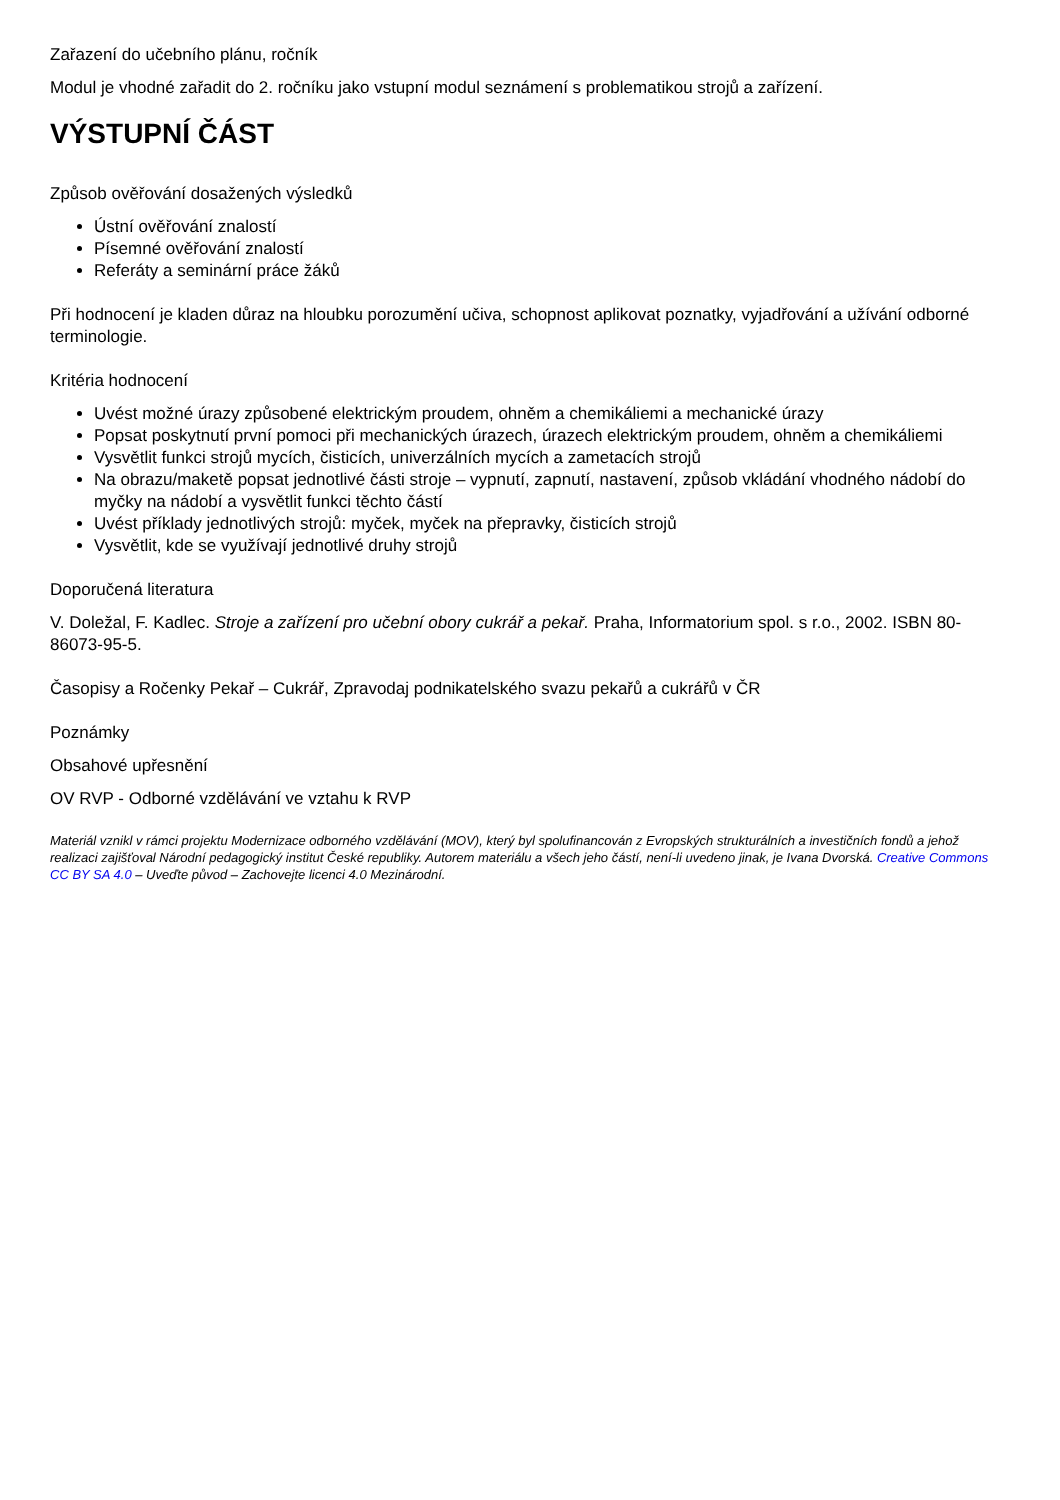Zařazení do učebního plánu, ročník
Modul je vhodné zařadit do 2. ročníku jako vstupní modul seznámení s problematikou strojů a zařízení.
VÝSTUPNÍ ČÁST
Způsob ověřování dosažených výsledků
Ústní ověřování znalostí
Písemné ověřování znalostí
Referáty a seminární práce žáků
Při hodnocení je kladen důraz na hloubku porozumění učiva, schopnost aplikovat poznatky, vyjadřování a užívání odborné terminologie.
Kritéria hodnocení
Uvést možné úrazy způsobené elektrickým proudem, ohněm a chemikáliemi a mechanické úrazy
Popsat poskytnutí první pomoci při mechanických úrazech, úrazech elektrickým proudem, ohněm a chemikáliemi
Vysvětlit funkci strojů mycích, čisticích, univerzálních mycích a zametacích strojů
Na obrazu/maketě popsat jednotlivé části stroje – vypnutí, zapnutí, nastavení, způsob vkládání vhodného nádobí do myčky na nádobí a vysvětlit funkci těchto částí
Uvést příklady jednotlivých strojů: myček, myček na přepravky, čisticích strojů
Vysvětlit, kde se využívají jednotlivé druhy strojů
Doporučená literatura
V. Doležal, F. Kadlec. Stroje a zařízení pro učební obory cukrář a pekař. Praha, Informatorium spol. s r.o., 2002. ISBN 80-86073-95-5.
Časopisy a Ročenky Pekař – Cukrář, Zpravodaj podnikatelského svazu pekařů a cukrářů v ČR
Poznámky
Obsahové upřesnění
OV RVP - Odborné vzdělávání ve vztahu k RVP
Materiál vznikl v rámci projektu Modernizace odborného vzdělávání (MOV), který byl spolufinancován z Evropských strukturálních a investičních fondů a jehož realizaci zajišťoval Národní pedagogický institut České republiky. Autorem materiálu a všech jeho částí, není-li uvedeno jinak, je Ivana Dvorská. Creative Commons CC BY SA 4.0 – Uveďte původ – Zachovejte licenci 4.0 Mezinárodní.